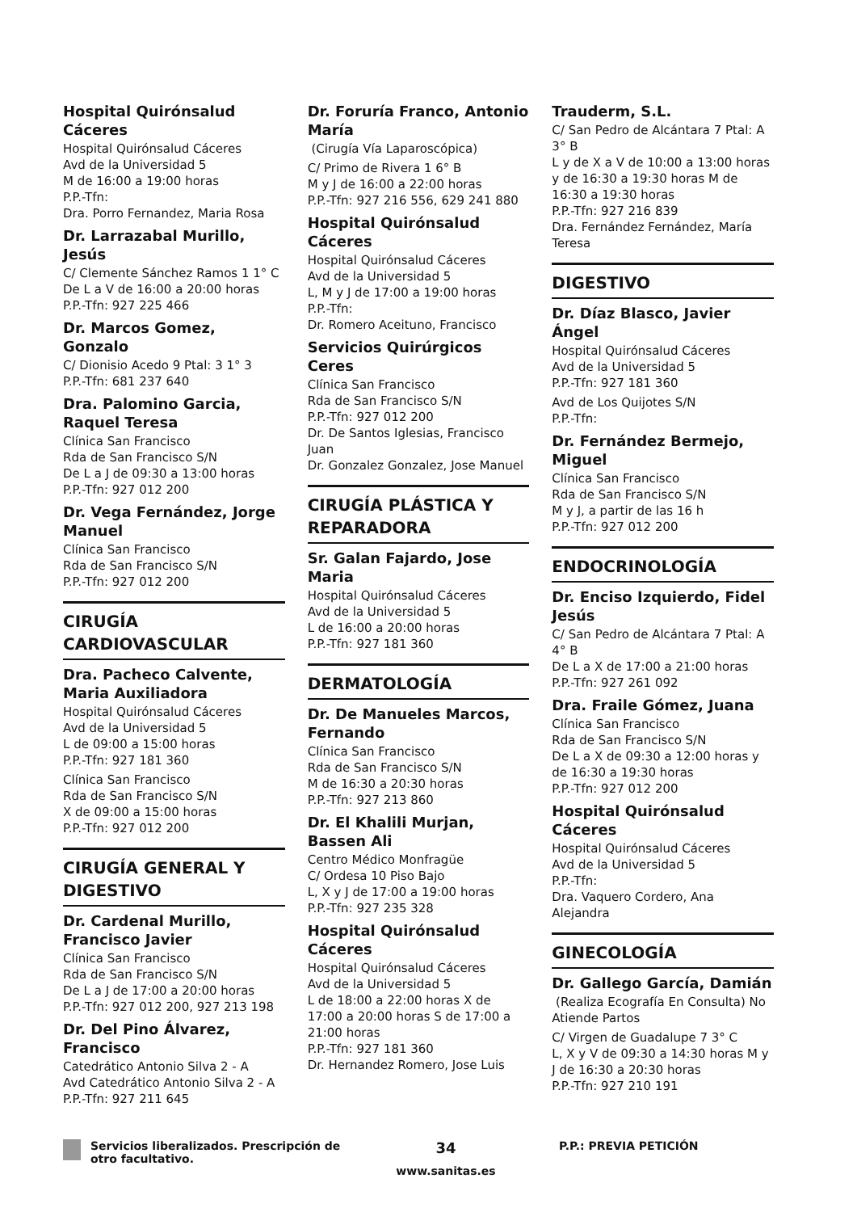Hospital Quirónsalud Cáceres
Hospital Quirónsalud Cáceres
Avd de la Universidad 5
M de 16:00 a 19:00 horas
P.P.-Tfn:
Dra. Porro Fernandez, Maria Rosa
Dr. Larrazabal Murillo, Jesús
C/ Clemente Sánchez Ramos 1 1° C
De L a V de 16:00 a 20:00 horas
P.P.-Tfn: 927 225 466
Dr. Marcos Gomez, Gonzalo
C/ Dionisio Acedo 9 Ptal: 3 1° 3
P.P.-Tfn: 681 237 640
Dra. Palomino Garcia, Raquel Teresa
Clínica San Francisco
Rda de San Francisco S/N
De L a J de 09:30 a 13:00 horas
P.P.-Tfn: 927 012 200
Dr. Vega Fernández, Jorge Manuel
Clínica San Francisco
Rda de San Francisco S/N
P.P.-Tfn: 927 012 200
CIRUGÍA CARDIOVASCULAR
Dra. Pacheco Calvente, Maria Auxiliadora
Hospital Quirónsalud Cáceres
Avd de la Universidad 5
L de 09:00 a 15:00 horas
P.P.-Tfn: 927 181 360
Clínica San Francisco
Rda de San Francisco S/N
X de 09:00 a 15:00 horas
P.P.-Tfn: 927 012 200
CIRUGÍA GENERAL Y DIGESTIVO
Dr. Cardenal Murillo, Francisco Javier
Clínica San Francisco
Rda de San Francisco S/N
De L a J de 17:00 a 20:00 horas
P.P.-Tfn: 927 012 200, 927 213 198
Dr. Del Pino Álvarez, Francisco
Catedrático Antonio Silva 2 - A
Avd Catedrático Antonio Silva 2 - A
P.P.-Tfn: 927 211 645
Dr. Foruría Franco, Antonio María
(Cirugía Vía Laparoscópica)
C/ Primo de Rivera 1 6° B
M y J de 16:00 a 22:00 horas
P.P.-Tfn: 927 216 556, 629 241 880
Hospital Quirónsalud Cáceres
Hospital Quirónsalud Cáceres
Avd de la Universidad 5
L, M y J de 17:00 a 19:00 horas
P.P.-Tfn:
Dr. Romero Aceituno, Francisco
Servicios Quirúrgicos Ceres
Clínica San Francisco
Rda de San Francisco S/N
P.P.-Tfn: 927 012 200
Dr. De Santos Iglesias, Francisco Juan
Dr. Gonzalez Gonzalez, Jose Manuel
CIRUGÍA PLÁSTICA Y REPARADORA
Sr. Galan Fajardo, Jose Maria
Hospital Quirónsalud Cáceres
Avd de la Universidad 5
L de 16:00 a 20:00 horas
P.P.-Tfn: 927 181 360
DERMATOLOGÍA
Dr. De Manueles Marcos, Fernando
Clínica San Francisco
Rda de San Francisco S/N
M de 16:30 a 20:30 horas
P.P.-Tfn: 927 213 860
Dr. El Khalili Murjan, Bassen Ali
Centro Médico Monfragüe
C/ Ordesa 10 Piso Bajo
L, X y J de 17:00 a 19:00 horas
P.P.-Tfn: 927 235 328
Hospital Quirónsalud Cáceres
Hospital Quirónsalud Cáceres
Avd de la Universidad 5
L de 18:00 a 22:00 horas X de 17:00 a 20:00 horas S de 17:00 a 21:00 horas
P.P.-Tfn: 927 181 360
Dr. Hernandez Romero, Jose Luis
Trauderm, S.L.
C/ San Pedro de Alcántara 7 Ptal: A 3° B
L y de X a V de 10:00 a 13:00 horas y de 16:30 a 19:30 horas M de 16:30 a 19:30 horas
P.P.-Tfn: 927 216 839
Dra. Fernández Fernández, María Teresa
DIGESTIVO
Dr. Díaz Blasco, Javier Ángel
Hospital Quirónsalud Cáceres
Avd de la Universidad 5
P.P.-Tfn: 927 181 360
Avd de Los Quijotes S/N
P.P.-Tfn:
Dr. Fernández Bermejo, Miguel
Clínica San Francisco
Rda de San Francisco S/N
M y J, a partir de las 16 h
P.P.-Tfn: 927 012 200
ENDOCRINOLOGÍA
Dr. Enciso Izquierdo, Fidel Jesús
C/ San Pedro de Alcántara 7 Ptal: A 4° B
De L a X de 17:00 a 21:00 horas
P.P.-Tfn: 927 261 092
Dra. Fraile Gómez, Juana
Clínica San Francisco
Rda de San Francisco S/N
De L a X de 09:30 a 12:00 horas y de 16:30 a 19:30 horas
P.P.-Tfn: 927 012 200
Hospital Quirónsalud Cáceres
Hospital Quirónsalud Cáceres
Avd de la Universidad 5
P.P.-Tfn:
Dra. Vaquero Cordero, Ana Alejandra
GINECOLOGÍA
Dr. Gallego García, Damián
(Realiza Ecografía En Consulta) No Atiende Partos
C/ Virgen de Guadalupe 7 3° C
L, X y V de 09:30 a 14:30 horas M y J de 16:30 a 20:30 horas
P.P.-Tfn: 927 210 191
Servicios liberalizados. Prescripción de otro facultativo.
34
www.sanitas.es
P.P.: PREVIA PETICIÓN